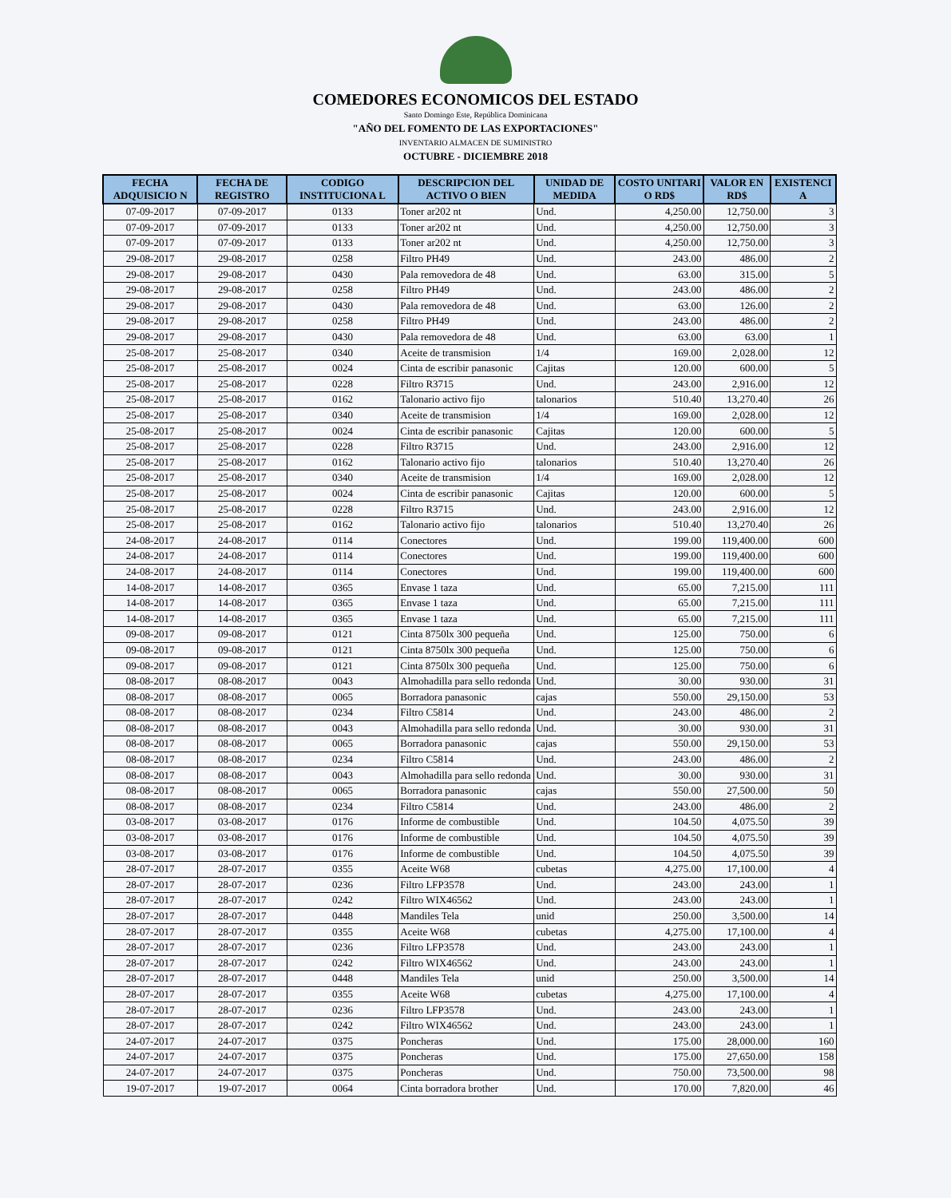COMEDORES ECONOMICOS DEL ESTADO
Santo Domingo Este, República Dominicana
"AÑO DEL FOMENTO DE LAS EXPORTACIONES"
INVENTARIO ALMACEN DE SUMINISTRO
OCTUBRE - DICIEMBRE 2018
| FECHA ADQUISICIO N | FECHA DE REGISTRO | CODIGO INSTITUCIONA L | DESCRIPCION DEL ACTIVO O BIEN | UNIDAD DE MEDIDA | COSTO UNITARI O RD$ | VALOR EN RD$ | EXISTENCI A |
| --- | --- | --- | --- | --- | --- | --- | --- |
| 07-09-2017 | 07-09-2017 | 0133 | Toner ar202 nt | Und. | 4,250.00 | 12,750.00 | 3 |
| 07-09-2017 | 07-09-2017 | 0133 | Toner ar202 nt | Und. | 4,250.00 | 12,750.00 | 3 |
| 07-09-2017 | 07-09-2017 | 0133 | Toner ar202 nt | Und. | 4,250.00 | 12,750.00 | 3 |
| 29-08-2017 | 29-08-2017 | 0258 | Filtro PH49 | Und. | 243.00 | 486.00 | 2 |
| 29-08-2017 | 29-08-2017 | 0430 | Pala removedora de 48 | Und. | 63.00 | 315.00 | 5 |
| 29-08-2017 | 29-08-2017 | 0258 | Filtro PH49 | Und. | 243.00 | 486.00 | 2 |
| 29-08-2017 | 29-08-2017 | 0430 | Pala removedora de 48 | Und. | 63.00 | 126.00 | 2 |
| 29-08-2017 | 29-08-2017 | 0258 | Filtro PH49 | Und. | 243.00 | 486.00 | 2 |
| 29-08-2017 | 29-08-2017 | 0430 | Pala removedora de 48 | Und. | 63.00 | 63.00 | 1 |
| 25-08-2017 | 25-08-2017 | 0340 | Aceite de transmision | 1/4 | 169.00 | 2,028.00 | 12 |
| 25-08-2017 | 25-08-2017 | 0024 | Cinta de escribir panasonic | Cajitas | 120.00 | 600.00 | 5 |
| 25-08-2017 | 25-08-2017 | 0228 | Filtro R3715 | Und. | 243.00 | 2,916.00 | 12 |
| 25-08-2017 | 25-08-2017 | 0162 | Talonario activo fijo | talonarios | 510.40 | 13,270.40 | 26 |
| 25-08-2017 | 25-08-2017 | 0340 | Aceite de transmision | 1/4 | 169.00 | 2,028.00 | 12 |
| 25-08-2017 | 25-08-2017 | 0024 | Cinta de escribir panasonic | Cajitas | 120.00 | 600.00 | 5 |
| 25-08-2017 | 25-08-2017 | 0228 | Filtro R3715 | Und. | 243.00 | 2,916.00 | 12 |
| 25-08-2017 | 25-08-2017 | 0162 | Talonario activo fijo | talonarios | 510.40 | 13,270.40 | 26 |
| 25-08-2017 | 25-08-2017 | 0340 | Aceite de transmision | 1/4 | 169.00 | 2,028.00 | 12 |
| 25-08-2017 | 25-08-2017 | 0024 | Cinta de escribir panasonic | Cajitas | 120.00 | 600.00 | 5 |
| 25-08-2017 | 25-08-2017 | 0228 | Filtro R3715 | Und. | 243.00 | 2,916.00 | 12 |
| 25-08-2017 | 25-08-2017 | 0162 | Talonario activo fijo | talonarios | 510.40 | 13,270.40 | 26 |
| 24-08-2017 | 24-08-2017 | 0114 | Conectores | Und. | 199.00 | 119,400.00 | 600 |
| 24-08-2017 | 24-08-2017 | 0114 | Conectores | Und. | 199.00 | 119,400.00 | 600 |
| 24-08-2017 | 24-08-2017 | 0114 | Conectores | Und. | 199.00 | 119,400.00 | 600 |
| 14-08-2017 | 14-08-2017 | 0365 | Envase 1 taza | Und. | 65.00 | 7,215.00 | 111 |
| 14-08-2017 | 14-08-2017 | 0365 | Envase 1 taza | Und. | 65.00 | 7,215.00 | 111 |
| 14-08-2017 | 14-08-2017 | 0365 | Envase 1 taza | Und. | 65.00 | 7,215.00 | 111 |
| 09-08-2017 | 09-08-2017 | 0121 | Cinta 8750lx 300 pequeña | Und. | 125.00 | 750.00 | 6 |
| 09-08-2017 | 09-08-2017 | 0121 | Cinta 8750lx 300 pequeña | Und. | 125.00 | 750.00 | 6 |
| 09-08-2017 | 09-08-2017 | 0121 | Cinta 8750lx 300 pequeña | Und. | 125.00 | 750.00 | 6 |
| 08-08-2017 | 08-08-2017 | 0043 | Almohadilla para sello redonda | Und. | 30.00 | 930.00 | 31 |
| 08-08-2017 | 08-08-2017 | 0065 | Borradora panasonic | cajas | 550.00 | 29,150.00 | 53 |
| 08-08-2017 | 08-08-2017 | 0234 | Filtro C5814 | Und. | 243.00 | 486.00 | 2 |
| 08-08-2017 | 08-08-2017 | 0043 | Almohadilla para sello redonda | Und. | 30.00 | 930.00 | 31 |
| 08-08-2017 | 08-08-2017 | 0065 | Borradora panasonic | cajas | 550.00 | 29,150.00 | 53 |
| 08-08-2017 | 08-08-2017 | 0234 | Filtro C5814 | Und. | 243.00 | 486.00 | 2 |
| 08-08-2017 | 08-08-2017 | 0043 | Almohadilla para sello redonda | Und. | 30.00 | 930.00 | 31 |
| 08-08-2017 | 08-08-2017 | 0065 | Borradora panasonic | cajas | 550.00 | 27,500.00 | 50 |
| 08-08-2017 | 08-08-2017 | 0234 | Filtro C5814 | Und. | 243.00 | 486.00 | 2 |
| 03-08-2017 | 03-08-2017 | 0176 | Informe de combustible | Und. | 104.50 | 4,075.50 | 39 |
| 03-08-2017 | 03-08-2017 | 0176 | Informe de combustible | Und. | 104.50 | 4,075.50 | 39 |
| 03-08-2017 | 03-08-2017 | 0176 | Informe de combustible | Und. | 104.50 | 4,075.50 | 39 |
| 28-07-2017 | 28-07-2017 | 0355 | Aceite W68 | cubetas | 4,275.00 | 17,100.00 | 4 |
| 28-07-2017 | 28-07-2017 | 0236 | Filtro LFP3578 | Und. | 243.00 | 243.00 | 1 |
| 28-07-2017 | 28-07-2017 | 0242 | Filtro WIX46562 | Und. | 243.00 | 243.00 | 1 |
| 28-07-2017 | 28-07-2017 | 0448 | Mandiles Tela | unid | 250.00 | 3,500.00 | 14 |
| 28-07-2017 | 28-07-2017 | 0355 | Aceite W68 | cubetas | 4,275.00 | 17,100.00 | 4 |
| 28-07-2017 | 28-07-2017 | 0236 | Filtro LFP3578 | Und. | 243.00 | 243.00 | 1 |
| 28-07-2017 | 28-07-2017 | 0242 | Filtro WIX46562 | Und. | 243.00 | 243.00 | 1 |
| 28-07-2017 | 28-07-2017 | 0448 | Mandiles Tela | unid | 250.00 | 3,500.00 | 14 |
| 28-07-2017 | 28-07-2017 | 0355 | Aceite W68 | cubetas | 4,275.00 | 17,100.00 | 4 |
| 28-07-2017 | 28-07-2017 | 0236 | Filtro LFP3578 | Und. | 243.00 | 243.00 | 1 |
| 28-07-2017 | 28-07-2017 | 0242 | Filtro WIX46562 | Und. | 243.00 | 243.00 | 1 |
| 24-07-2017 | 24-07-2017 | 0375 | Poncheras | Und. | 175.00 | 28,000.00 | 160 |
| 24-07-2017 | 24-07-2017 | 0375 | Poncheras | Und. | 175.00 | 27,650.00 | 158 |
| 24-07-2017 | 24-07-2017 | 0375 | Poncheras | Und. | 750.00 | 73,500.00 | 98 |
| 19-07-2017 | 19-07-2017 | 0064 | Cinta borradora brother | Und. | 170.00 | 7,820.00 | 46 |